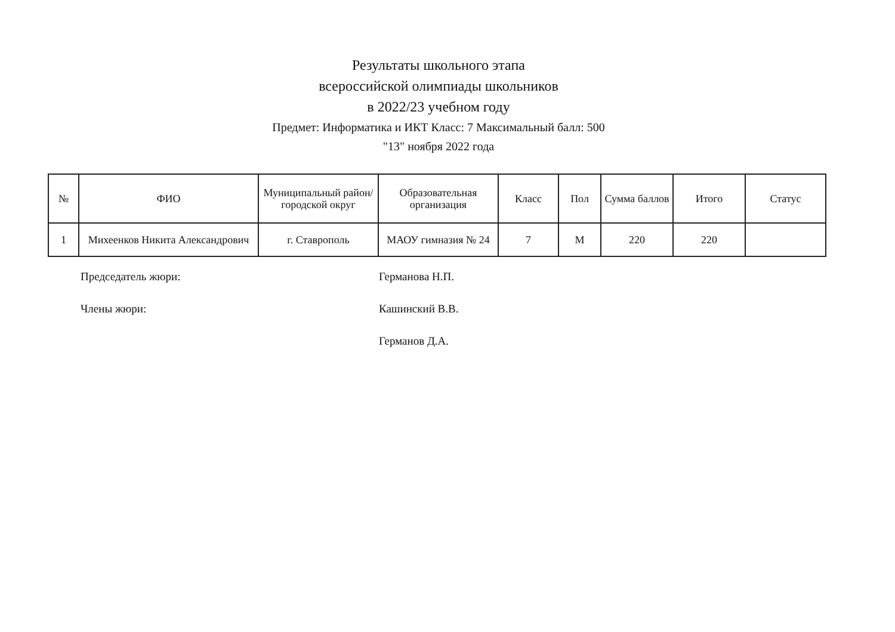Результаты школьного этапа
всероссийской олимпиады школьников
в 2022/23 учебном году
Предмет: Информатика и ИКТ Класс: 7 Максимальный балл: 500
"13" ноября 2022 года
| № | ФИО | Муниципальный район/городской округ | Образовательная организация | Класс | Пол | Сумма баллов | Итого | Статус |
| --- | --- | --- | --- | --- | --- | --- | --- | --- |
| 1 | Михеенков Никита Александрович | г. Ставрополь | МАОУ гимназия № 24 | 7 | М | 220 | 220 | |
Председатель жюри: Германова Н.П.
Члены жюри: Кашинский В.В.
Германов Д.А.